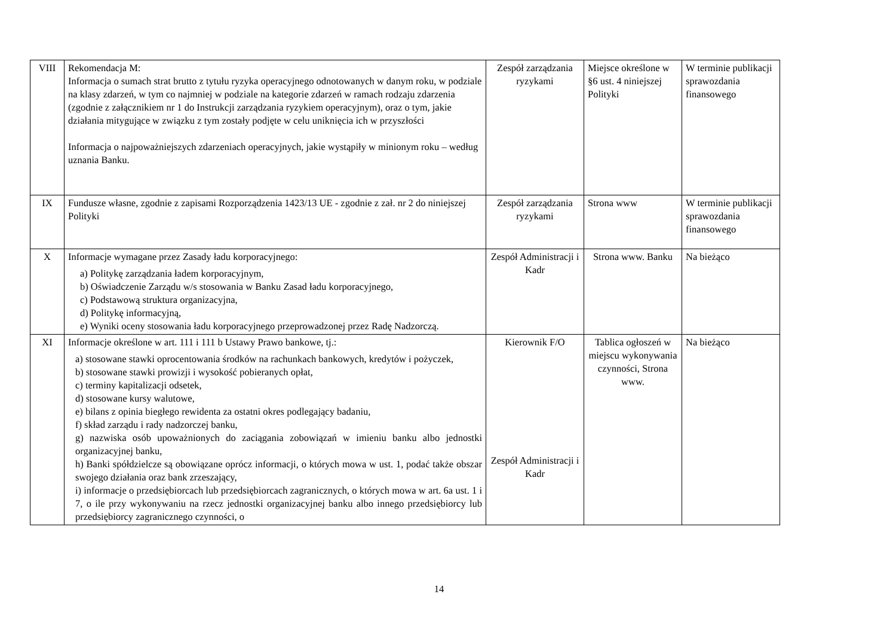| VIII | Rekomendacja M: Informacja o sumach strat brutto z tytułu ryzyka operacyjnego odnotowanych w danym roku, w podziale na klasy zdarzeń, w tym co najmniej w podziale na kategorie zdarzeń w ramach rodzaju zdarzenia (zgodnie z załącznikiem nr 1 do Instrukcji zarządzania ryzykiem operacyjnym), oraz o tym, jakie działania mitygujące w związku z tym zostały podjęte w celu uniknięcia ich w przyszłości Informacja o najpoważniejszych zdarzeniach operacyjnych, jakie wystąpiły w minionym roku – według uznania Banku. | Zespół zarządzania ryzykami | Miejsce określone w §6 ust. 4 niniejszej Polityki | W terminie publikacji sprawozdania finansowego |
| IX | Fundusze własne, zgodnie z zapisami Rozporządzenia 1423/13 UE - zgodnie z zał. nr 2 do niniejszej Polityki | Zespół zarządzania ryzykami | Strona www | W terminie publikacji sprawozdania finansowego |
| X | Informacje wymagane przez Zasady ładu korporacyjnego: a) Politykę zarządzania ładem korporacyjnym, b) Oświadczenie Zarządu w/s stosowania w Banku Zasad ładu korporacyjnego, c) Podstawową struktura organizacyjna, d) Politykę informacyjną, e) Wyniki oceny stosowania ładu korporacyjnego przeprowadzonej przez Radę Nadzorczą. | Zespół Administracji i Kadr | Strona www. Banku | Na bieżąco |
| XI | Informacje określone w art. 111 i 111 b Ustawy Prawo bankowe, tj.: a) stosowane stawki oprocentowania środków na rachunkach bankowych, kredytów i pożyczek, b) stosowane stawki prowizji i wysokość pobieranych opłat, c) terminy kapitalizacji odsetek, d) stosowane kursy walutowe, e) bilans z opinia biegłego rewidenta za ostatni okres podlegający badaniu, f) skład zarządu i rady nadzorczej banku, g) nazwiska osób upoważnionych do zaciągania zobowiązań w imieniu banku albo jednostki organizacyjnej banku, h) Banki spółdzielcze są obowiązane oprócz informacji, o których mowa w ust. 1, podać także obszar swojego działania oraz bank zrzeszający, i) informacje o przedsiębiorcach lub przedsiębiorcach zagranicznych, o których mowa w art. 6a ust. 1 i 7, o ile przy wykonywaniu na rzecz jednostki organizacyjnej banku albo innego przedsiębiorcy lub przedsiębiorcy zagranicznego czynności, o | Kierownik F/O Zespół Administracji i Kadr | Tablica ogłoszeń w miejscu wykonywania czynności, Strona www. | Na bieżąco |
14